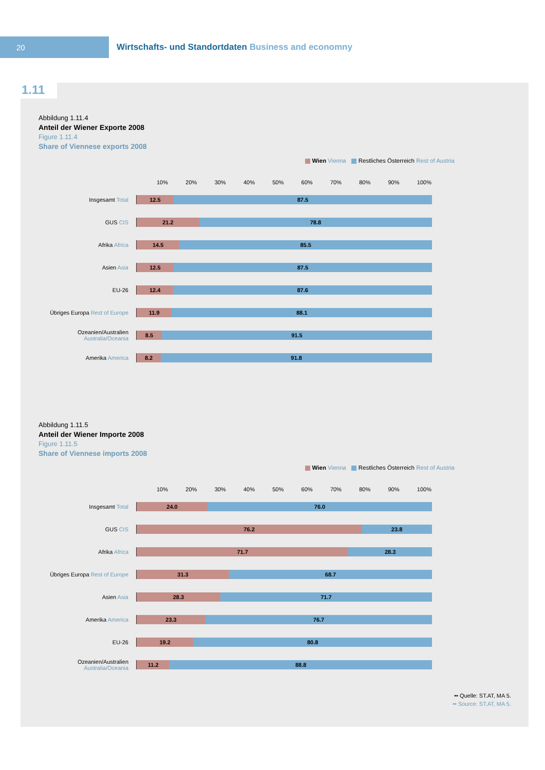20
Wirtschafts- und Standortdaten Business and economny
1.11
Abbildung 1.11.4
Anteil der Wiener Exporte 2008
Figure 1.11.4
Share of Viennese exports 2008
Wien Vienna Restliches Österreich Rest of Austria
10% 20% 30% 40% 50% 60% 70% 80% 90% 100%
Insgesamt Total
12.5 87.5
GUS CIS
21.2 78.8
Afrika Africa
14.5 85.5
Asien Asia
12.5 87.5
EU-26
12.4 87.6
Übriges Europa Rest of Europe
11.9 88.1
Ozeanien/Australien Australia/Oceania
8.5 91.5
Amerika America
8.2 91.8
Abbildung 1.11.5
Anteil der Wiener Importe 2008
Figure 1.11.5
Share of Viennese imports 2008
Wien Vienna Restliches Österreich Rest of Austria
10% 20% 30% 40% 50% 60% 70% 80% 90% 100%
Insgesamt Total
24.0 76.0
GUS CIS
76.2 23.8
Afrika Africa
71.7 28.3
Übriges Europa Rest of Europe
31.3 68.7
Asien Asia
28.3 71.7
Amerika America
23.3 76.7
EU-26
19.2 80.8
Ozeanien/Australien Australia/Oceania
11.2 88.8
•• Quelle: ST.AT, MA 5.
•• Source: ST.AT, MA 5.